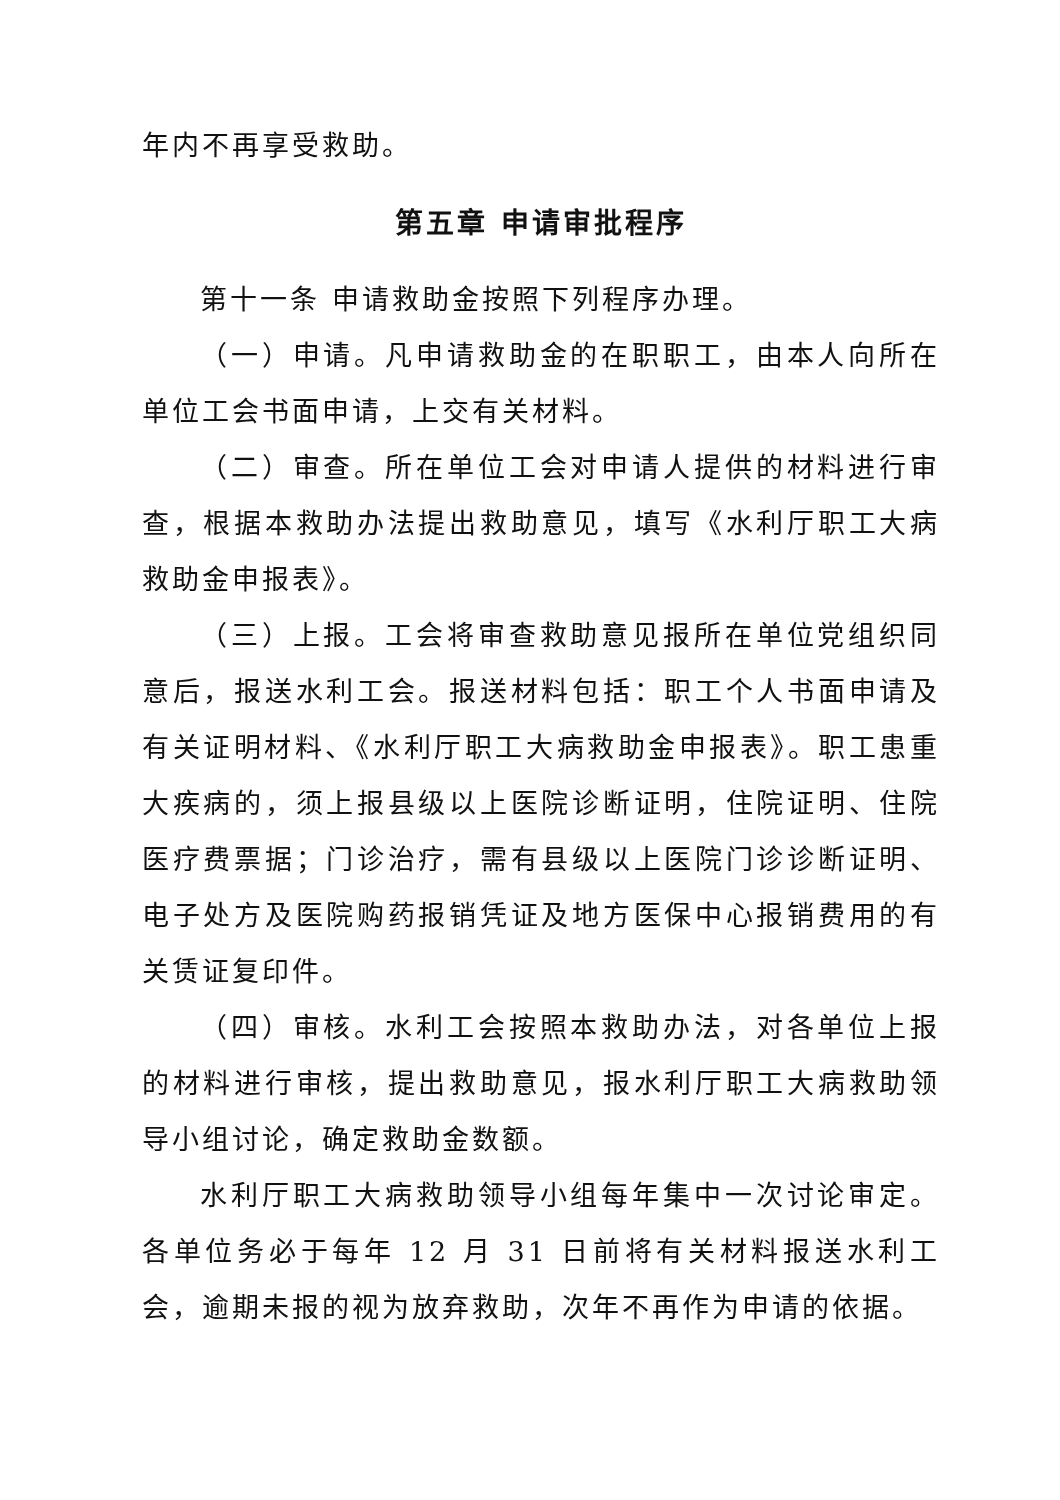年内不再享受救助。
第五章 申请审批程序
第十一条 申请救助金按照下列程序办理。
（一）申请。凡申请救助金的在职职工，由本人向所在单位工会书面申请，上交有关材料。
（二）审查。所在单位工会对申请人提供的材料进行审查，根据本救助办法提出救助意见，填写《水利厅职工大病救助金申报表》。
（三）上报。工会将审查救助意见报所在单位党组织同意后，报送水利工会。报送材料包括：职工个人书面申请及有关证明材料、《水利厅职工大病救助金申报表》。职工患重大疾病的，须上报县级以上医院诊断证明，住院证明、住院医疗费票据；门诊治疗，需有县级以上医院门诊诊断证明、电子处方及医院购药报销凭证及地方医保中心报销费用的有关赁证复印件。
（四）审核。水利工会按照本救助办法，对各单位上报的材料进行审核，提出救助意见，报水利厅职工大病救助领导小组讨论，确定救助金数额。
水利厅职工大病救助领导小组每年集中一次讨论审定。各单位务必于每年 12 月 31 日前将有关材料报送水利工会，逾期未报的视为放弃救助，次年不再作为申请的依据。